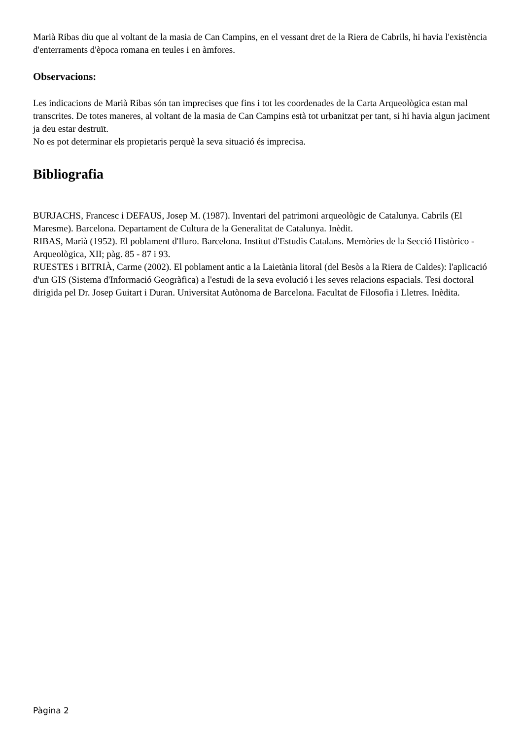Marià Ribas diu que al voltant de la masia de Can Campins, en el vessant dret de la Riera de Cabrils, hi havia l'existència d'enterraments d'època romana en teules i en àmfores.
Observacions:
Les indicacions de Marià Ribas són tan imprecises que fins i tot les coordenades de la Carta Arqueològica estan mal transcrites. De totes maneres, al voltant de la masia de Can Campins està tot urbanitzat per tant, si hi havia algun jaciment ja deu estar destruït.
No es pot determinar els propietaris perquè la seva situació és imprecisa.
Bibliografia
BURJACHS, Francesc i DEFAUS, Josep M. (1987). Inventari del patrimoni arqueològic de Catalunya. Cabrils (El Maresme). Barcelona. Departament de Cultura de la Generalitat de Catalunya. Inèdit.
RIBAS, Marià (1952). El poblament d'Iluro. Barcelona. Institut d'Estudis Catalans. Memòries de la Secció Històrico - Arqueològica, XII; pàg. 85 - 87 i 93.
RUESTES i BITRIÀ, Carme (2002). El poblament antic a la Laietània litoral (del Besòs a la Riera de Caldes): l'aplicació d'un GIS (Sistema d'Informació Geogràfica) a l'estudi de la seva evolució i les seves relacions espacials. Tesi doctoral dirigida pel Dr. Josep Guitart i Duran. Universitat Autònoma de Barcelona. Facultat de Filosofia i Lletres. Inèdita.
Pàgina 2